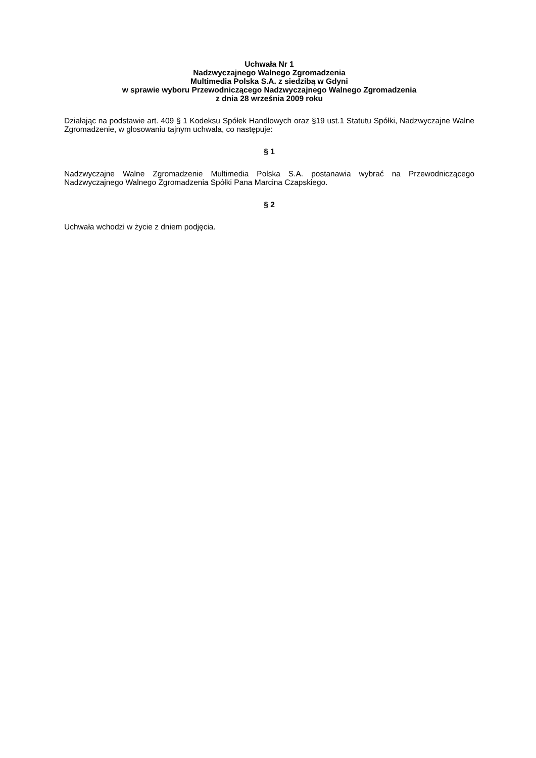Uchwała Nr 1
Nadzwyczajnego Walnego Zgromadzenia
Multimedia Polska S.A. z siedzibą w Gdyni
w sprawie wyboru Przewodniczącego Nadzwyczajnego Walnego Zgromadzenia
z dnia 28 września 2009 roku
Działając na podstawie art. 409 § 1 Kodeksu Spółek Handlowych oraz §19 ust.1 Statutu Spółki, Nadzwyczajne Walne Zgromadzenie, w głosowaniu tajnym uchwala, co następuje:
§ 1
Nadzwyczajne Walne Zgromadzenie Multimedia Polska S.A. postanawia wybrać na Przewodniczącego Nadzwyczajnego Walnego Zgromadzenia Spółki Pana Marcina Czapskiego.
§ 2
Uchwała wchodzi w życie z dniem podjęcia.